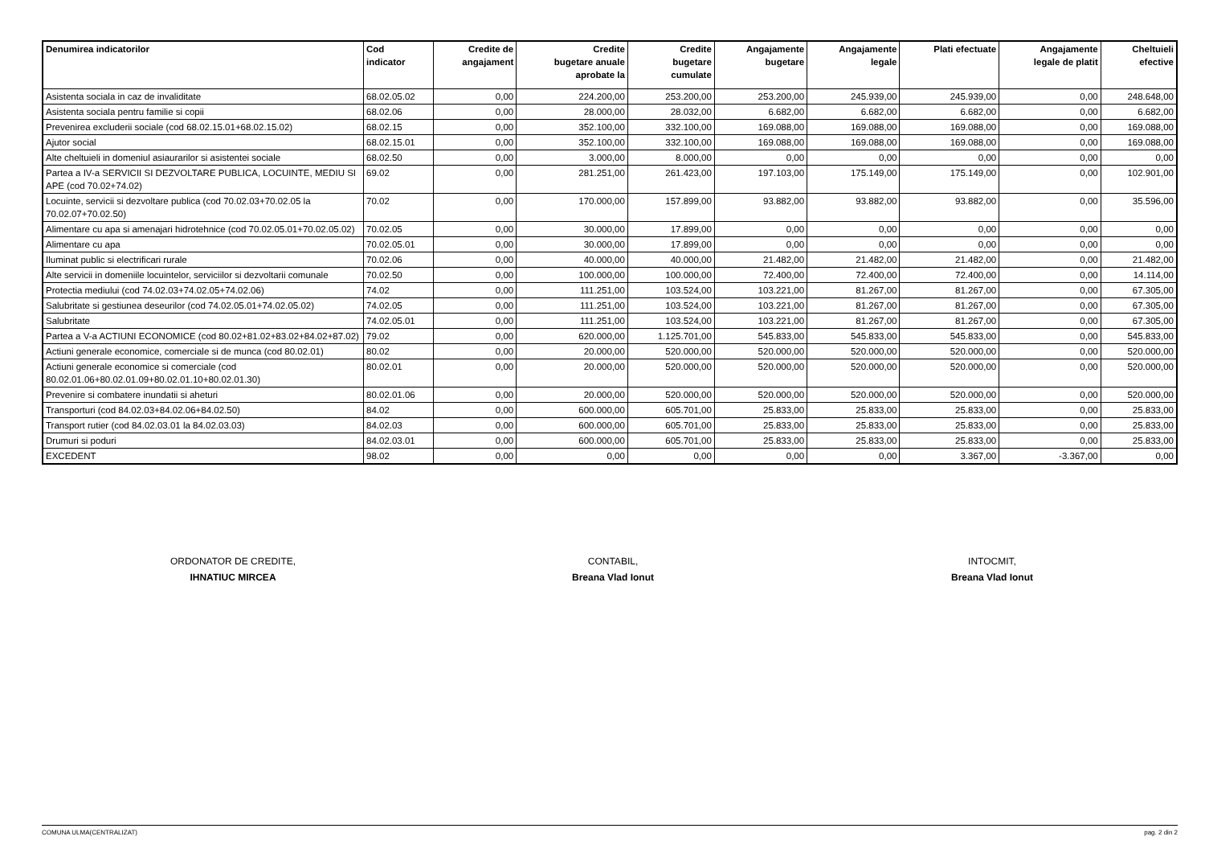| Denumirea indicatorilor | Cod indicator | Credite de angajament | Credite bugetare anuale aprobate la | Credite bugetare cumulate | Angajamente bugetare | Angajamente legale | Plati efectuate | Angajamente legale de platit | Cheltuieli efective |
| --- | --- | --- | --- | --- | --- | --- | --- | --- | --- |
| Asistenta sociala in caz de invaliditate | 68.02.05.02 | 0,00 | 224.200,00 | 253.200,00 | 253.200,00 | 245.939,00 | 245.939,00 | 0,00 | 248.648,00 |
| Asistenta sociala pentru familie si copii | 68.02.06 | 0,00 | 28.000,00 | 28.032,00 | 6.682,00 | 6.682,00 | 6.682,00 | 0,00 | 6.682,00 |
| Prevenirea excluderii sociale (cod 68.02.15.01+68.02.15.02) | 68.02.15 | 0,00 | 352.100,00 | 332.100,00 | 169.088,00 | 169.088,00 | 169.088,00 | 0,00 | 169.088,00 |
| Ajutor social | 68.02.15.01 | 0,00 | 352.100,00 | 332.100,00 | 169.088,00 | 169.088,00 | 169.088,00 | 0,00 | 169.088,00 |
| Alte cheltuieli in domeniul asiaurarilor si asistentei sociale | 68.02.50 | 0,00 | 3.000,00 | 8.000,00 | 0,00 | 0,00 | 0,00 | 0,00 | 0,00 |
| Partea a IV-a SERVICII SI DEZVOLTARE PUBLICA, LOCUINTE, MEDIU SI APE (cod 70.02+74.02) | 69.02 | 0,00 | 281.251,00 | 261.423,00 | 197.103,00 | 175.149,00 | 175.149,00 | 0,00 | 102.901,00 |
| Locuinte, servicii si dezvoltare publica (cod 70.02.03+70.02.05 la 70.02.07+70.02.50) | 70.02 | 0,00 | 170.000,00 | 157.899,00 | 93.882,00 | 93.882,00 | 93.882,00 | 0,00 | 35.596,00 |
| Alimentare cu apa si amenajari hidrotehnice (cod 70.02.05.01+70.02.05.02) | 70.02.05 | 0,00 | 30.000,00 | 17.899,00 | 0,00 | 0,00 | 0,00 | 0,00 | 0,00 |
| Alimentare cu apa | 70.02.05.01 | 0,00 | 30.000,00 | 17.899,00 | 0,00 | 0,00 | 0,00 | 0,00 | 0,00 |
| Iluminat public si electrificari rurale | 70.02.06 | 0,00 | 40.000,00 | 40.000,00 | 21.482,00 | 21.482,00 | 21.482,00 | 0,00 | 21.482,00 |
| Alte servicii in domeniile locuintelor, serviciilor si dezvoltarii comunale | 70.02.50 | 0,00 | 100.000,00 | 100.000,00 | 72.400,00 | 72.400,00 | 72.400,00 | 0,00 | 14.114,00 |
| Protectia mediului (cod 74.02.03+74.02.05+74.02.06) | 74.02 | 0,00 | 111.251,00 | 103.524,00 | 103.221,00 | 81.267,00 | 81.267,00 | 0,00 | 67.305,00 |
| Salubritate si gestiunea deseurilor (cod 74.02.05.01+74.02.05.02) | 74.02.05 | 0,00 | 111.251,00 | 103.524,00 | 103.221,00 | 81.267,00 | 81.267,00 | 0,00 | 67.305,00 |
| Salubritate | 74.02.05.01 | 0,00 | 111.251,00 | 103.524,00 | 103.221,00 | 81.267,00 | 81.267,00 | 0,00 | 67.305,00 |
| Partea a V-a ACTIUNI ECONOMICE (cod 80.02+81.02+83.02+84.02+87.02) | 79.02 | 0,00 | 620.000,00 | 1.125.701,00 | 545.833,00 | 545.833,00 | 545.833,00 | 0,00 | 545.833,00 |
| Actiuni generale economice, comerciale si de munca (cod 80.02.01) | 80.02 | 0,00 | 20.000,00 | 520.000,00 | 520.000,00 | 520.000,00 | 520.000,00 | 0,00 | 520.000,00 |
| Actiuni generale economice si comerciale (cod 80.02.01.06+80.02.01.09+80.02.01.10+80.02.01.30) | 80.02.01 | 0,00 | 20.000,00 | 520.000,00 | 520.000,00 | 520.000,00 | 520.000,00 | 0,00 | 520.000,00 |
| Prevenire si combatere inundatii si aheturi | 80.02.01.06 | 0,00 | 20.000,00 | 520.000,00 | 520.000,00 | 520.000,00 | 520.000,00 | 0,00 | 520.000,00 |
| Transporturi (cod 84.02.03+84.02.06+84.02.50) | 84.02 | 0,00 | 600.000,00 | 605.701,00 | 25.833,00 | 25.833,00 | 25.833,00 | 0,00 | 25.833,00 |
| Transport rutier (cod 84.02.03.01 la 84.02.03.03) | 84.02.03 | 0,00 | 600.000,00 | 605.701,00 | 25.833,00 | 25.833,00 | 25.833,00 | 0,00 | 25.833,00 |
| Drumuri si poduri | 84.02.03.01 | 0,00 | 600.000,00 | 605.701,00 | 25.833,00 | 25.833,00 | 25.833,00 | 0,00 | 25.833,00 |
| EXCEDENT | 98.02 | 0,00 | 0,00 | 0,00 | 0,00 | 0,00 | 3.367,00 | -3.367,00 | 0,00 |
ORDONATOR DE CREDITE,
IHNATIUC MIRCEA
CONTABIL,
Breana Vlad Ionut
INTOCMIT,
Breana Vlad Ionut
COMUNA ULMA(CENTRALIZAT) pag. 2 din 2